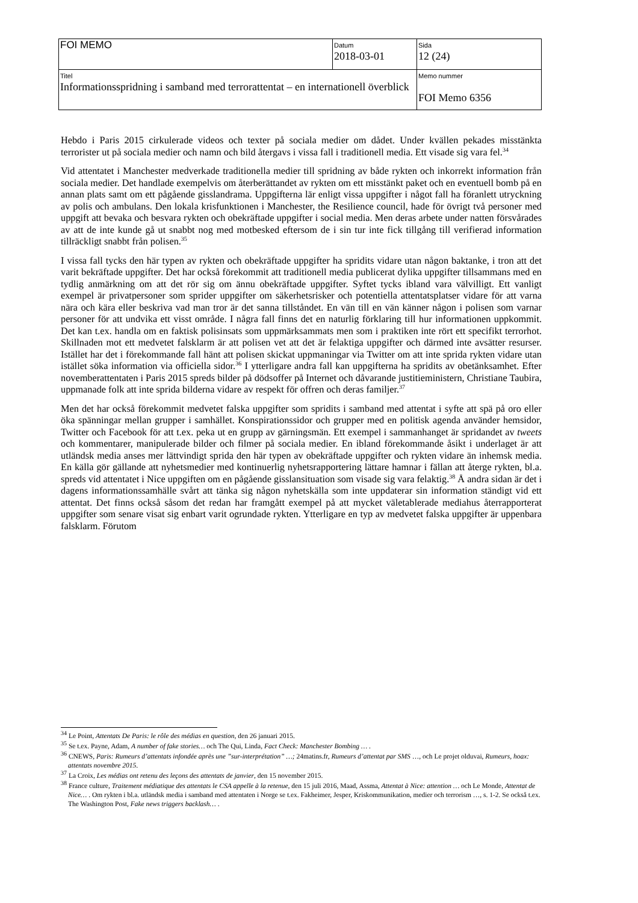| FOI MEMO | Datum 2018-03-01 | Sida 12 (24) |
| Titel Informationsspridning i samband med terrorattentat – en internationell överblick | | Memo nummer FOI Memo 6356 |
Hebdo i Paris 2015 cirkulerade videos och texter på sociala medier om dådet. Under kvällen pekades misstänkta terrorister ut på sociala medier och namn och bild återgavs i vissa fall i traditionell media. Ett visade sig vara fel.<sup>34</sup>
Vid attentatet i Manchester medverkade traditionella medier till spridning av både rykten och inkorrekt information från sociala medier. Det handlade exempelvis om återberättandet av rykten om ett misstänkt paket och en eventuell bomb på en annan plats samt om ett pågående gisslandrama. Uppgifterna lär enligt vissa uppgifter i något fall ha föranlett utryckning av polis och ambulans. Den lokala krisfunktionen i Manchester, the Resilience council, hade för övrigt två personer med uppgift att bevaka och besvara rykten och obekräftade uppgifter i social media. Men deras arbete under natten försvårades av att de inte kunde gå ut snabbt nog med motbesked eftersom de i sin tur inte fick tillgång till verifierad information tillräckligt snabbt från polisen.<sup>35</sup>
I vissa fall tycks den här typen av rykten och obekräftade uppgifter ha spridits vidare utan någon baktanke, i tron att det varit bekräftade uppgifter. Det har också förekommit att traditionell media publicerat dylika uppgifter tillsammans med en tydlig anmärkning om att det rör sig om ännu obekräftade uppgifter. Syftet tycks ibland vara välvilligt. Ett vanligt exempel är privatpersoner som sprider uppgifter om säkerhetsrisker och potentiella attentatsplatser vidare för att varna nära och kära eller beskriva vad man tror är det sanna tillståndet. En vän till en vän känner någon i polisen som varnar personer för att undvika ett visst område. I några fall finns det en naturlig förklaring till hur informationen uppkommit. Det kan t.ex. handla om en faktisk polisinsats som uppmärksammats men som i praktiken inte rört ett specifikt terrorhot. Skillnaden mot ett medvetet falsklarm är att polisen vet att det är felaktiga uppgifter och därmed inte avsätter resurser. Istället har det i förekommande fall hänt att polisen skickat uppmaningar via Twitter om att inte sprida rykten vidare utan istället söka information via officiella sidor.<sup>36</sup> I ytterligare andra fall kan uppgifterna ha spridits av obetänksamhet. Efter novemberattentaten i Paris 2015 spreds bilder på dödsoffer på Internet och dåvarande justitieministern, Christiane Taubira, uppmanade folk att inte sprida bilderna vidare av respekt för offren och deras familjer.<sup>37</sup>
Men det har också förekommit medvetet falska uppgifter som spridits i samband med attentat i syfte att spä på oro eller öka spänningar mellan grupper i samhället. Konspirationssidor och grupper med en politisk agenda använder hemsidor, Twitter och Facebook för att t.ex. peka ut en grupp av gärningsmän. Ett exempel i sammanhanget är spridandet av tweets och kommentarer, manipulerade bilder och filmer på sociala medier. En ibland förekommande åsikt i underlaget är att utländsk media anses mer lättvindigt sprida den här typen av obekräftade uppgifter och rykten vidare än inhemsk media. En källa gör gällande att nyhetsmedier med kontinuerlig nyhetsrapportering lättare hamnar i fällan att återge rykten, bl.a. spreds vid attentatet i Nice uppgiften om en pågående gisslansituation som visade sig vara felaktig.<sup>38</sup> Å andra sidan är det i dagens informationssamhälle svårt att tänka sig någon nyhetskälla som inte uppdaterar sin information ständigt vid ett attentat. Det finns också såsom det redan har framgått exempel på att mycket väletablerade mediahus återrapporterat uppgifter som senare visat sig enbart varit ogrundade rykten. Ytterligare en typ av medvetet falska uppgifter är uppenbara falsklarm. Förutom
<sup>34</sup> Le Point, Attentats De Paris: le rôle des médias en question, den 26 januari 2015.
<sup>35</sup> Se t.ex. Payne, Adam, A number of fake stories… och The Qui, Linda, Fact Check: Manchester Bombing … .
<sup>36</sup> CNEWS, Paris: Rumeurs d’attentats infondée après une ”sur-interprétation” …; 24matins.fr, Rumeurs d’attentat par SMS …, och Le projet olduvai, Rumeurs, hoax: attentats novembre 2015.
<sup>37</sup> La Croix, Les médias ont retenu des leçons des attentats de janvier, den 15 november 2015.
<sup>38</sup> France culture, Traitement médiatique des attentats le CSA appelle à la retenue, den 15 juli 2016, Maad, Assma, Attentat à Nice: attention … och Le Monde, Attentat de Nice… . Om rykten i bl.a. utländsk media i samband med attentaten i Norge se t.ex. Fakheimer, Jesper, Kriskommunikation, medier och terrorism …, s. 1-2. Se också t.ex. The Washington Post, Fake news triggers backlash… .